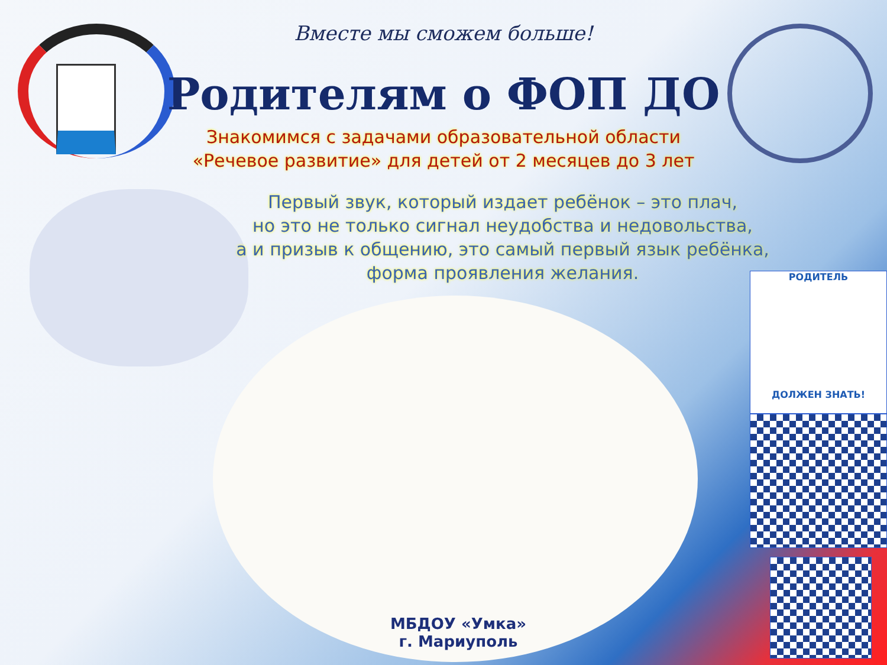РОДИТЕЛЬ
ДОЛЖЕН ЗНАТЬ!
Вместе мы сможем больше!
Родителям о ФОП ДО
Знакомимся с задачами образовательной области
«Речевое развитие» для детей от 2 месяцев до 3 лет
Первый звук, который издает ребёнок – это плач,
но это не только сигнал неудобства и недовольства,
а и призыв к общению, это самый первый язык ребёнка,
форма проявления желания.
МБДОУ «Умка»
г. Мариуполь